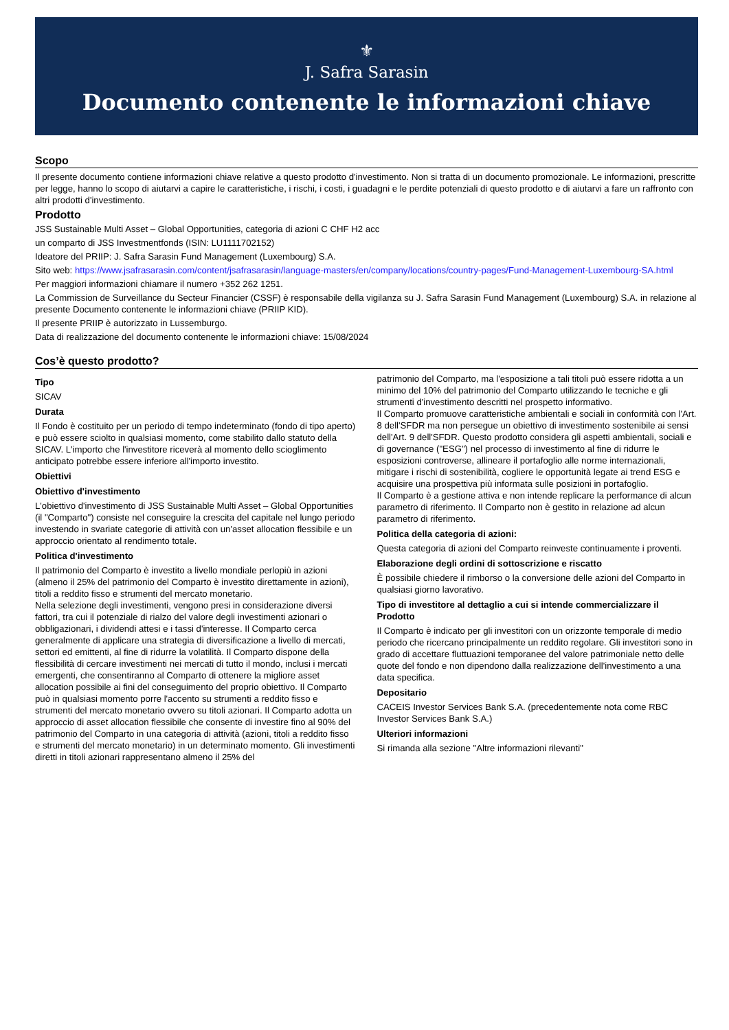⚜
J. Safra Sarasin
Documento contenente le informazioni chiave
Scopo
Il presente documento contiene informazioni chiave relative a questo prodotto d'investimento. Non si tratta di un documento promozionale. Le informazioni, prescritte per legge, hanno lo scopo di aiutarvi a capire le caratteristiche, i rischi, i costi, i guadagni e le perdite potenziali di questo prodotto e di aiutarvi a fare un raffronto con altri prodotti d'investimento.
Prodotto
JSS Sustainable Multi Asset – Global Opportunities, categoria di azioni C CHF H2 acc
un comparto di JSS Investmentfonds (ISIN: LU1111702152)
Ideatore del PRIIP: J. Safra Sarasin Fund Management (Luxembourg) S.A.
Sito web: https://www.jsafrasarasin.com/content/jsafrasarasin/language-masters/en/company/locations/country-pages/Fund-Management-Luxembourg-SA.html
Per maggiori informazioni chiamare il numero +352 262 1251.
La Commission de Surveillance du Secteur Financier (CSSF) è responsabile della vigilanza su J. Safra Sarasin Fund Management (Luxembourg) S.A. in relazione al presente Documento contenente le informazioni chiave (PRIIP KID).
Il presente PRIIP è autorizzato in Lussemburgo.
Data di realizzazione del documento contenente le informazioni chiave: 15/08/2024
Cos’è questo prodotto?
Tipo
SICAV
Durata
Il Fondo è costituito per un periodo di tempo indeterminato (fondo di tipo aperto) e può essere sciolto in qualsiasi momento, come stabilito dallo statuto della SICAV. L'importo che l'investitore riceverà al momento dello scioglimento anticipato potrebbe essere inferiore all'importo investito.
Obiettivi
Obiettivo d'investimento
L'obiettivo d'investimento di JSS Sustainable Multi Asset – Global Opportunities (il "Comparto") consiste nel conseguire la crescita del capitale nel lungo periodo investendo in svariate categorie di attività con un'asset allocation flessibile e un approccio orientato al rendimento totale.
Politica d'investimento
Il patrimonio del Comparto è investito a livello mondiale perlopiù in azioni (almeno il 25% del patrimonio del Comparto è investito direttamente in azioni), titoli a reddito fisso e strumenti del mercato monetario.
Nella selezione degli investimenti, vengono presi in considerazione diversi fattori, tra cui il potenziale di rialzo del valore degli investimenti azionari o obbligazionari, i dividendi attesi e i tassi d'interesse. Il Comparto cerca generalmente di applicare una strategia di diversificazione a livello di mercati, settori ed emittenti, al fine di ridurre la volatilità. Il Comparto dispone della flessibilità di cercare investimenti nei mercati di tutto il mondo, inclusi i mercati emergenti, che consentiranno al Comparto di ottenere la migliore asset allocation possibile ai fini del conseguimento del proprio obiettivo. Il Comparto può in qualsiasi momento porre l'accento su strumenti a reddito fisso e strumenti del mercato monetario ovvero su titoli azionari. Il Comparto adotta un approccio di asset allocation flessibile che consente di investire fino al 90% del patrimonio del Comparto in una categoria di attività (azioni, titoli a reddito fisso e strumenti del mercato monetario) in un determinato momento. Gli investimenti diretti in titoli azionari rappresentano almeno il 25% del
patrimonio del Comparto, ma l'esposizione a tali titoli può essere ridotta a un minimo del 10% del patrimonio del Comparto utilizzando le tecniche e gli strumenti d'investimento descritti nel prospetto informativo.
Il Comparto promuove caratteristiche ambientali e sociali in conformità con l'Art. 8 dell'SFDR ma non persegue un obiettivo di investimento sostenibile ai sensi dell'Art. 9 dell'SFDR. Questo prodotto considera gli aspetti ambientali, sociali e di governance ("ESG") nel processo di investimento al fine di ridurre le esposizioni controverse, allineare il portafoglio alle norme internazionali, mitigare i rischi di sostenibilità, cogliere le opportunità legate ai trend ESG e acquisire una prospettiva più informata sulle posizioni in portafoglio.
Il Comparto è a gestione attiva e non intende replicare la performance di alcun parametro di riferimento. Il Comparto non è gestito in relazione ad alcun parametro di riferimento.
Politica della categoria di azioni:
Questa categoria di azioni del Comparto reinveste continuamente i proventi.
Elaborazione degli ordini di sottoscrizione e riscatto
È possibile chiedere il rimborso o la conversione delle azioni del Comparto in qualsiasi giorno lavorativo.
Tipo di investitore al dettaglio a cui si intende commercializzare il Prodotto
Il Comparto è indicato per gli investitori con un orizzonte temporale di medio periodo che ricercano principalmente un reddito regolare. Gli investitori sono in grado di accettare fluttuazioni temporanee del valore patrimoniale netto delle quote del fondo e non dipendono dalla realizzazione dell'investimento a una data specifica.
Depositario
CACEIS Investor Services Bank S.A. (precedentemente nota come RBC Investor Services Bank S.A.)
Ulteriori informazioni
Si rimanda alla sezione "Altre informazioni rilevanti"